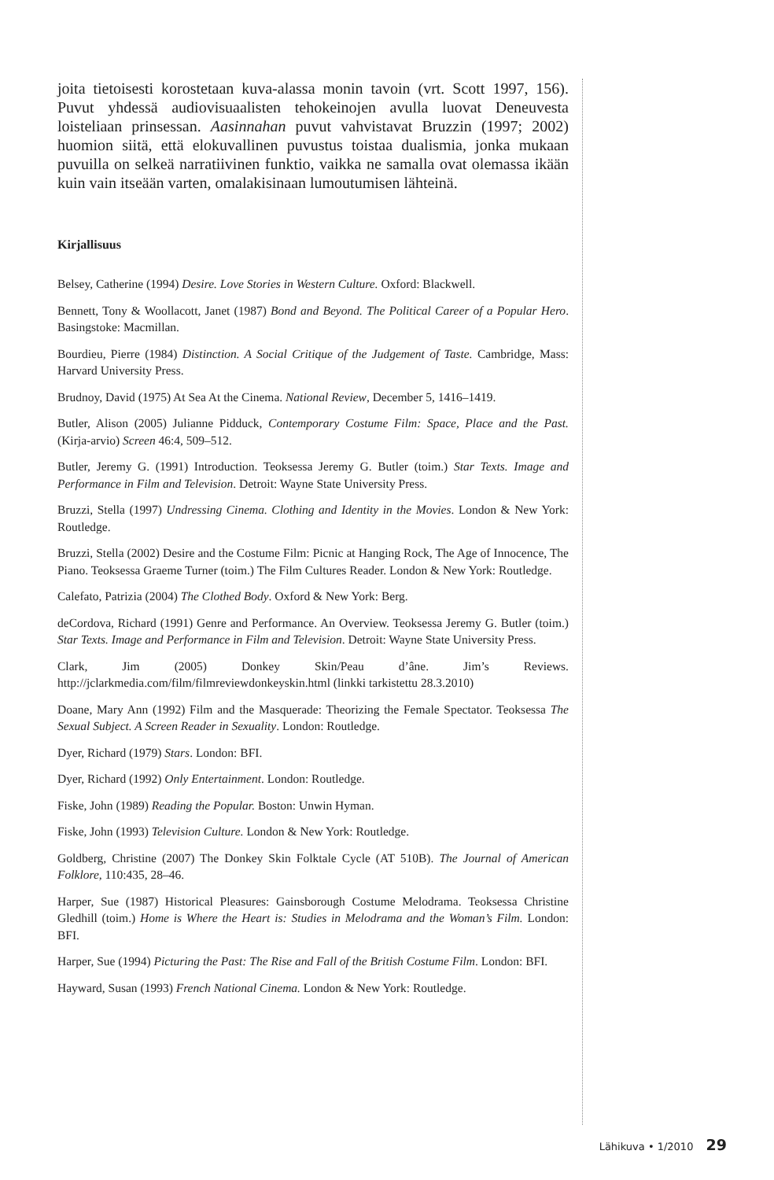joita tietoisesti korostetaan kuva-alassa monin tavoin (vrt. Scott 1997, 156). Puvut yhdessä audiovisuaalisten tehokeinojen avulla luovat Deneuvesta loisteliaan prinsessan. Aasinnahan puvut vahvistavat Bruzzin (1997; 2002) huomion siitä, että elokuvallinen puvustus toistaa dualismia, jonka mukaan puvuilla on selkeä narratiivinen funktio, vaikka ne samalla ovat olemassa ikään kuin vain itseään varten, omalakisinaan lumoutumisen lähteinä.
Kirjallisuus
Belsey, Catherine (1994) Desire. Love Stories in Western Culture. Oxford: Blackwell.
Bennett, Tony & Woollacott, Janet (1987) Bond and Beyond. The Political Career of a Popular Hero. Basingstoke: Macmillan.
Bourdieu, Pierre (1984) Distinction. A Social Critique of the Judgement of Taste. Cambridge, Mass: Harvard University Press.
Brudnoy, David (1975) At Sea At the Cinema. National Review, December 5, 1416–1419.
Butler, Alison (2005) Julianne Pidduck, Contemporary Costume Film: Space, Place and the Past. (Kirja-arvio) Screen 46:4, 509–512.
Butler, Jeremy G. (1991) Introduction. Teoksessa Jeremy G. Butler (toim.) Star Texts. Image and Performance in Film and Television. Detroit: Wayne State University Press.
Bruzzi, Stella (1997) Undressing Cinema. Clothing and Identity in the Movies. London & New York: Routledge.
Bruzzi, Stella (2002) Desire and the Costume Film: Picnic at Hanging Rock, The Age of Innocence, The Piano. Teoksessa Graeme Turner (toim.) The Film Cultures Reader. London & New York: Routledge.
Calefato, Patrizia (2004) The Clothed Body. Oxford & New York: Berg.
deCordova, Richard (1991) Genre and Performance. An Overview. Teoksessa Jeremy G. Butler (toim.) Star Texts. Image and Performance in Film and Television. Detroit: Wayne State University Press.
Clark, Jim (2005) Donkey Skin/Peau d’âne. Jim’s Reviews. http://jclarkmedia.com/film/filmreviewdonkeyskin.html (linkki tarkistettu 28.3.2010)
Doane, Mary Ann (1992) Film and the Masquerade: Theorizing the Female Spectator. Teoksessa The Sexual Subject. A Screen Reader in Sexuality. London: Routledge.
Dyer, Richard (1979) Stars. London: BFI.
Dyer, Richard (1992) Only Entertainment. London: Routledge.
Fiske, John (1989) Reading the Popular. Boston: Unwin Hyman.
Fiske, John (1993) Television Culture. London & New York: Routledge.
Goldberg, Christine (2007) The Donkey Skin Folktale Cycle (AT 510B). The Journal of American Folklore, 110:435, 28–46.
Harper, Sue (1987) Historical Pleasures: Gainsborough Costume Melodrama. Teoksessa Christine Gledhill (toim.) Home is Where the Heart is: Studies in Melodrama and the Woman’s Film. London: BFI.
Harper, Sue (1994) Picturing the Past: The Rise and Fall of the British Costume Film. London: BFI.
Hayward, Susan (1993) French National Cinema. London & New York: Routledge.
Lähikuva • 1/2010 29